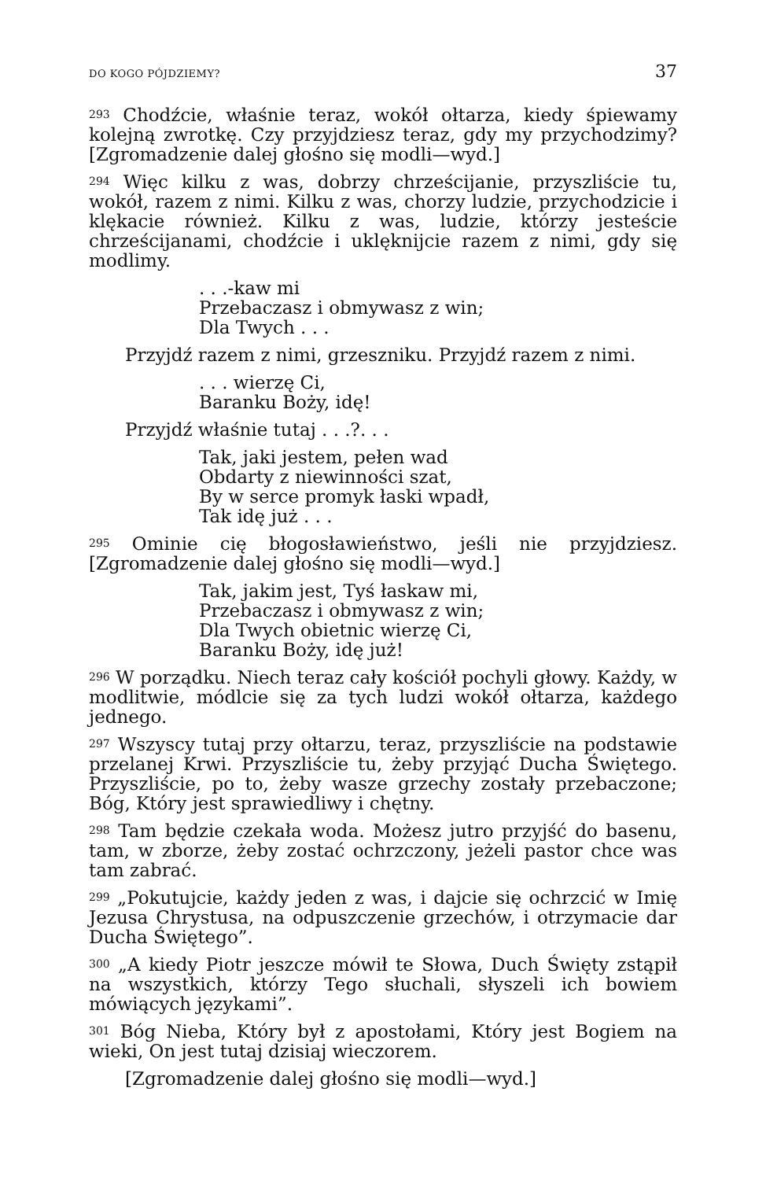DO KOGO PÓJDZIEMY? 37
<sup>293</sup> Chodźcie, właśnie teraz, wokół ołtarza, kiedy śpiewamy kolejną zwrotkę. Czy przyjdziesz teraz, gdy my przychodzimy? [Zgromadzenie dalej głośno się modli—wyd.]
<sup>294</sup> Więc kilku z was, dobrzy chrześcijanie, przyszliście tu, wokół, razem z nimi. Kilku z was, chorzy ludzie, przychodzicie i klękacie również. Kilku z was, ludzie, którzy jesteście chrześcijanami, chodźcie i uklęknijcie razem z nimi, gdy się modlimy.
. . .-kaw mi
Przebaczasz i obmywasz z win;
Dla Twych . . .
Przyjdź razem z nimi, grzeszniku. Przyjdź razem z nimi.
. . . wierzę Ci,
Baranku Boży, idę!
Przyjdź właśnie tutaj . . .?. . .
Tak, jaki jestem, pełen wad
Obdarty z niewinności szat,
By w serce promyk łaski wpadł,
Tak idę już . . .
<sup>295</sup> Ominie cię błogosławieństwo, jeśli nie przyjdziesz. [Zgromadzenie dalej głośno się modli—wyd.]
Tak, jakim jest, Tyś łaskaw mi,
Przebaczasz i obmywasz z win;
Dla Twych obietnic wierzę Ci,
Baranku Boży, idę już!
<sup>296</sup> W porządku. Niech teraz cały kościół pochyli głowy. Każdy, w modlitwie, módlcie się za tych ludzi wokół ołtarza, każdego jednego.
<sup>297</sup> Wszyscy tutaj przy ołtarzu, teraz, przyszliście na podstawie przelanej Krwi. Przyszliście tu, żeby przyjąć Ducha Świętego. Przyszliście, po to, żeby wasze grzechy zostały przebaczone; Bóg, Który jest sprawiedliwy i chętny.
<sup>298</sup> Tam będzie czekała woda. Możesz jutro przyjść do basenu, tam, w zborze, żeby zostać ochrzczony, jeżeli pastor chce was tam zabrać.
<sup>299</sup> „Pokutujcie, każdy jeden z was, i dajcie się ochrzcić w Imię Jezusa Chrystusa, na odpuszczenie grzechów, i otrzymacie dar Ducha Świętego”.
<sup>300</sup> „A kiedy Piotr jeszcze mówił te Słowa, Duch Święty zstąpił na wszystkich, którzy Tego słuchali, słyszeli ich bowiem mówiących językami”.
<sup>301</sup> Bóg Nieba, Który był z apostołami, Który jest Bogiem na wieki, On jest tutaj dzisiaj wieczorem.
[Zgromadzenie dalej głośno się modli—wyd.]